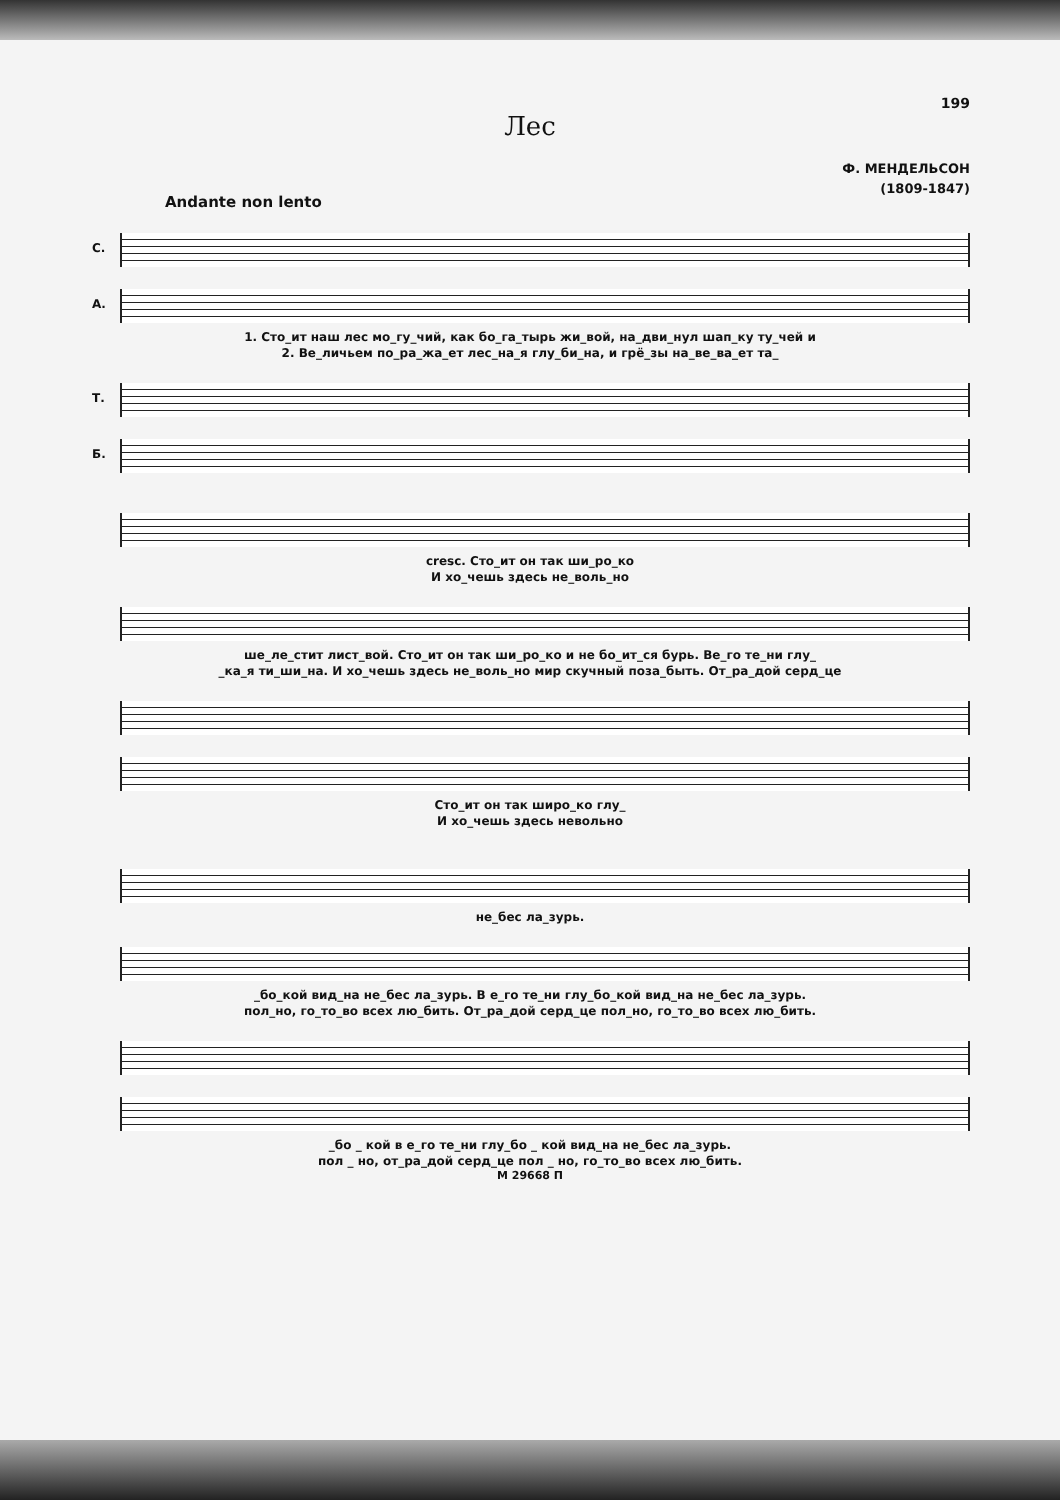199
Лес
Ф. МЕНДЕЛЬСОН
(1809-1847)
Andante non lento
С.
А.
1. Сто_ит наш лес мо_гу_чий, как бо_га_тырь жи_вой, на_дви_нул шап_ку ту_чей и
2. Ве_личьем по_ра_жа_ет лес_на_я глу_би_на, и грё_зы на_ве_ва_ет та_
Т.
Б.
cresc. Сто_ит он так ши_ро_ко
И хо_чешь здесь не_воль_но
ше_ле_стит лист_вой. Сто_ит он так ши_ро_ко и не бо_ит_ся бурь. Ве_го те_ни глу_
_ка_я ти_ши_на. И хо_чешь здесь не_воль_но мир скучный поза_быть. От_ра_дой серд_це
Сто_ит он так широ_ко глу_
И хо_чешь здесь невольно
не_бес ла_зурь.
_бо_кой вид_на не_бес ла_зурь. В е_го те_ни глу_бо_кой вид_на не_бес ла_зурь.
пол_но, го_то_во всех лю_бить. От_ра_дой серд_це пол_но, го_то_во всех лю_бить.
_бо _ кой в е_го те_ни глу_бо _ кой вид_на не_бес ла_зурь.
пол _ но, от_ра_дой серд_це пол _ но, го_то_во всех лю_бить.
М 29668 П